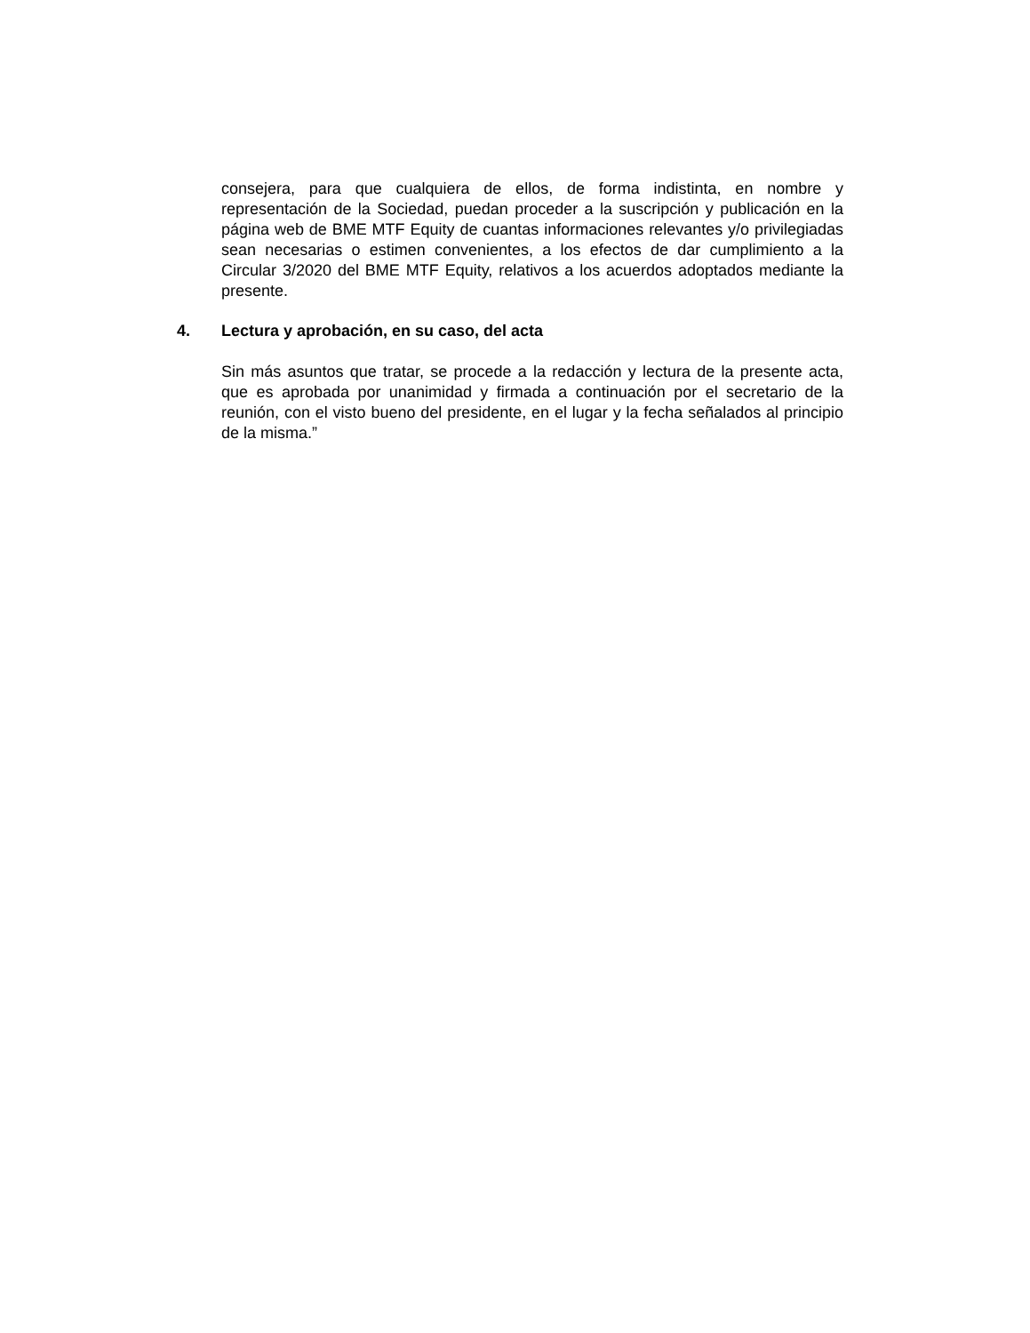consejera, para que cualquiera de ellos, de forma indistinta, en nombre y representación de la Sociedad, puedan proceder a la suscripción y publicación en la página web de BME MTF Equity de cuantas informaciones relevantes y/o privilegiadas sean necesarias o estimen convenientes, a los efectos de dar cumplimiento a la Circular 3/2020 del BME MTF Equity, relativos a los acuerdos adoptados mediante la presente.
4. Lectura y aprobación, en su caso, del acta
Sin más asuntos que tratar, se procede a la redacción y lectura de la presente acta, que es aprobada por unanimidad y firmada a continuación por el secretario de la reunión, con el visto bueno del presidente, en el lugar y la fecha señalados al principio de la misma.”